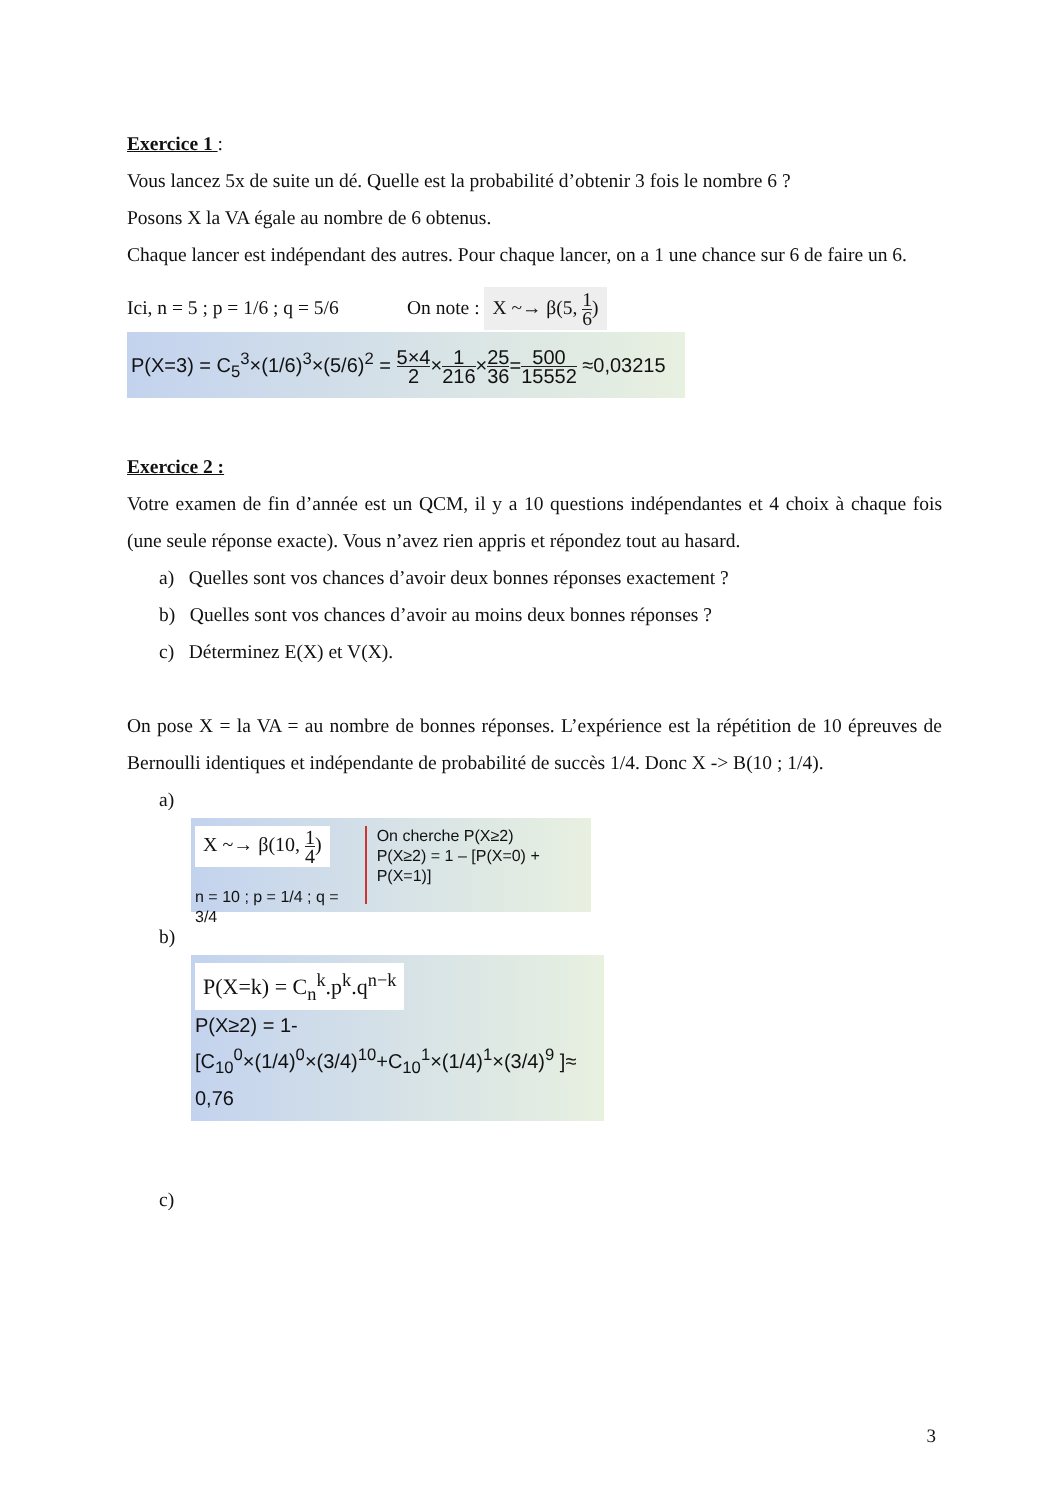Exercice 1 :
Vous lancez 5x de suite un dé. Quelle est la probabilité d’obtenir 3 fois le nombre 6 ?
Posons X la VA égale au nombre de 6 obtenus.
Chaque lancer est indépendant des autres. Pour chaque lancer, on a 1 une chance sur 6 de faire un 6.
Ici, n = 5 ; p = 1/6 ; q = 5/6 On note : X ~→ β(5, 1 6)
P(X=3) = C<sub>5</sub><sup>3</sup>×(1/6)<sup>3</sup>×(5/6)<sup>2</sup> = 5×4 2×1 216×25 36=500 15552 ≈0,03215
Exercice 2 :
Votre examen de fin d’année est un QCM, il y a 10 questions indépendantes et 4 choix à chaque fois (une seule réponse exacte). Vous n’avez rien appris et répondez tout au hasard.
a) Quelles sont vos chances d’avoir deux bonnes réponses exactement ?
b) Quelles sont vos chances d’avoir au moins deux bonnes réponses ?
c) Déterminez E(X) et V(X).
On pose X = la VA = au nombre de bonnes réponses. L’expérience est la répétition de 10 épreuves de Bernoulli identiques et indépendante de probabilité de succès 1/4. Donc X -> B(10 ; 1/4).
a)
X ~→ β(10, 1 4)
n = 10 ; p = 1/4 ; q = 3/4
On cherche P(X≥2)
P(X≥2) = 1 – [P(X=0) + P(X=1)]
b)
P(X=k) = C<sub>n</sub><sup>k</sup>.p<sup>k</sup>.q<sup>n−k</sup>
P(X≥2) = 1-[C<sub>10</sub><sup>0</sup>×(1/4)<sup>0</sup>×(3/4)<sup>10</sup>+C<sub>10</sub><sup>1</sup>×(1/4)<sup>1</sup>×(3/4)<sup>9</sup> ]≈ 0,76
c)
3